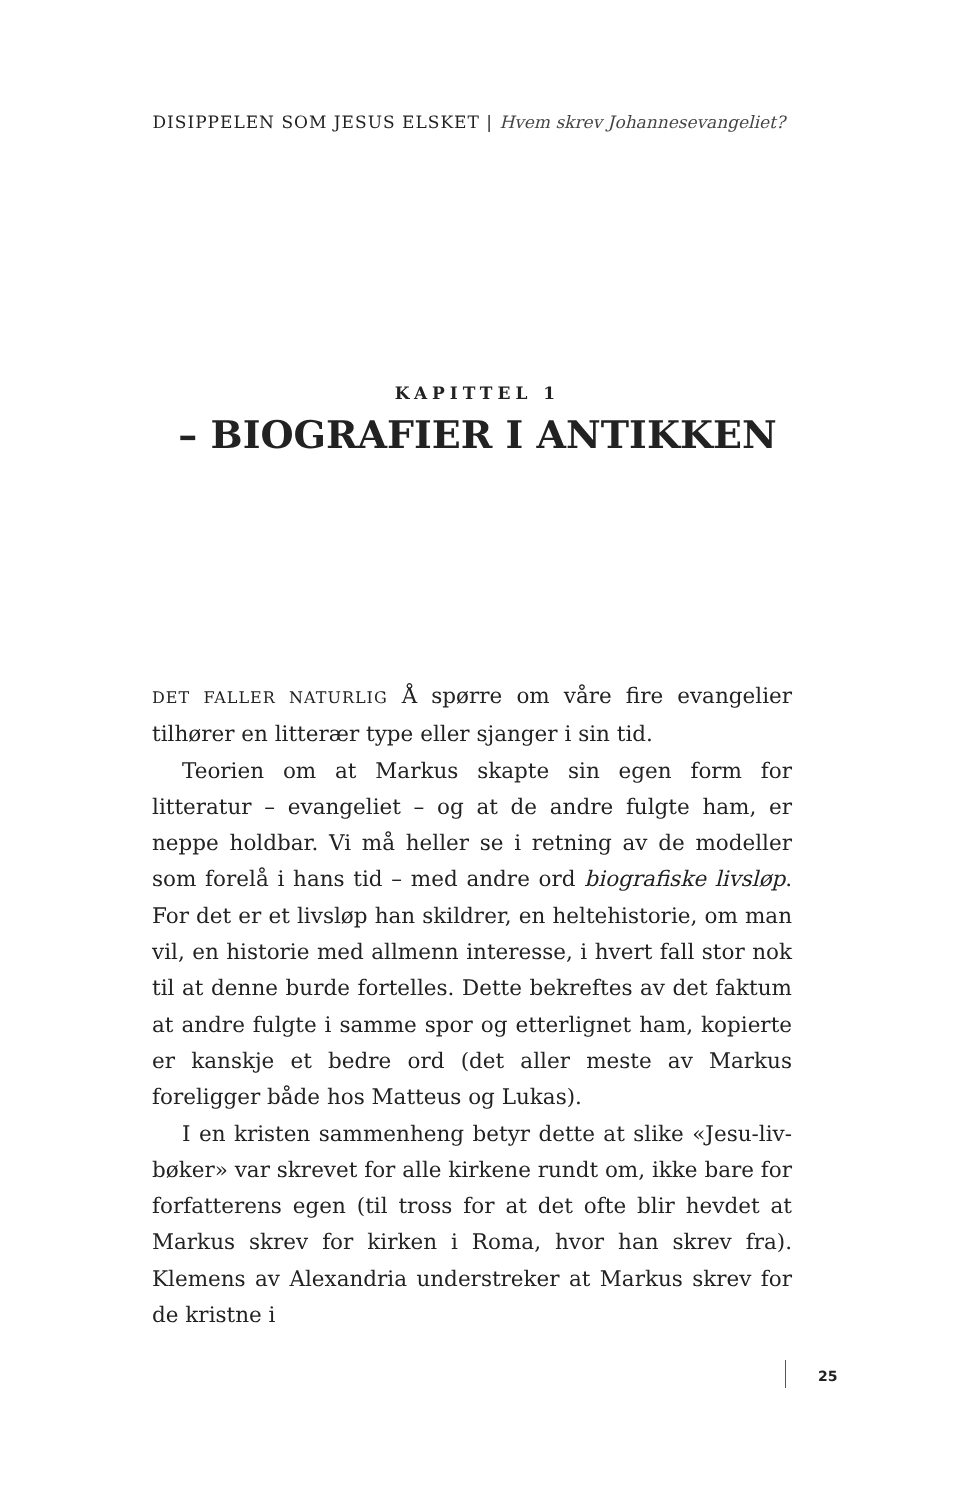DISIPPELEN SOM JESUS ELSKET | Hvem skrev Johannesevangeliet?
KAPITTEL 1
– BIOGRAFIER I ANTIKKEN
DET FALLER NATURLIG Å spørre om våre fire evangelier tilhører en litterær type eller sjanger i sin tid.
Teorien om at Markus skapte sin egen form for litteratur – evangeliet – og at de andre fulgte ham, er neppe holdbar. Vi må heller se i retning av de modeller som forelå i hans tid – med andre ord biografiske livsløp. For det er et livsløp han skildrer, en heltehistorie, om man vil, en historie med allmenn interesse, i hvert fall stor nok til at denne burde fortelles. Dette bekreftes av det faktum at andre fulgte i samme spor og etterlignet ham, kopierte er kanskje et bedre ord (det aller meste av Markus foreligger både hos Matteus og Lukas).
I en kristen sammenheng betyr dette at slike «Jesu-liv-bøker» var skrevet for alle kirkene rundt om, ikke bare for forfatterens egen (til tross for at det ofte blir hevdet at Markus skrev for kirken i Roma, hvor han skrev fra). Klemens av Alexandria understreker at Markus skrev for de kristne i
25